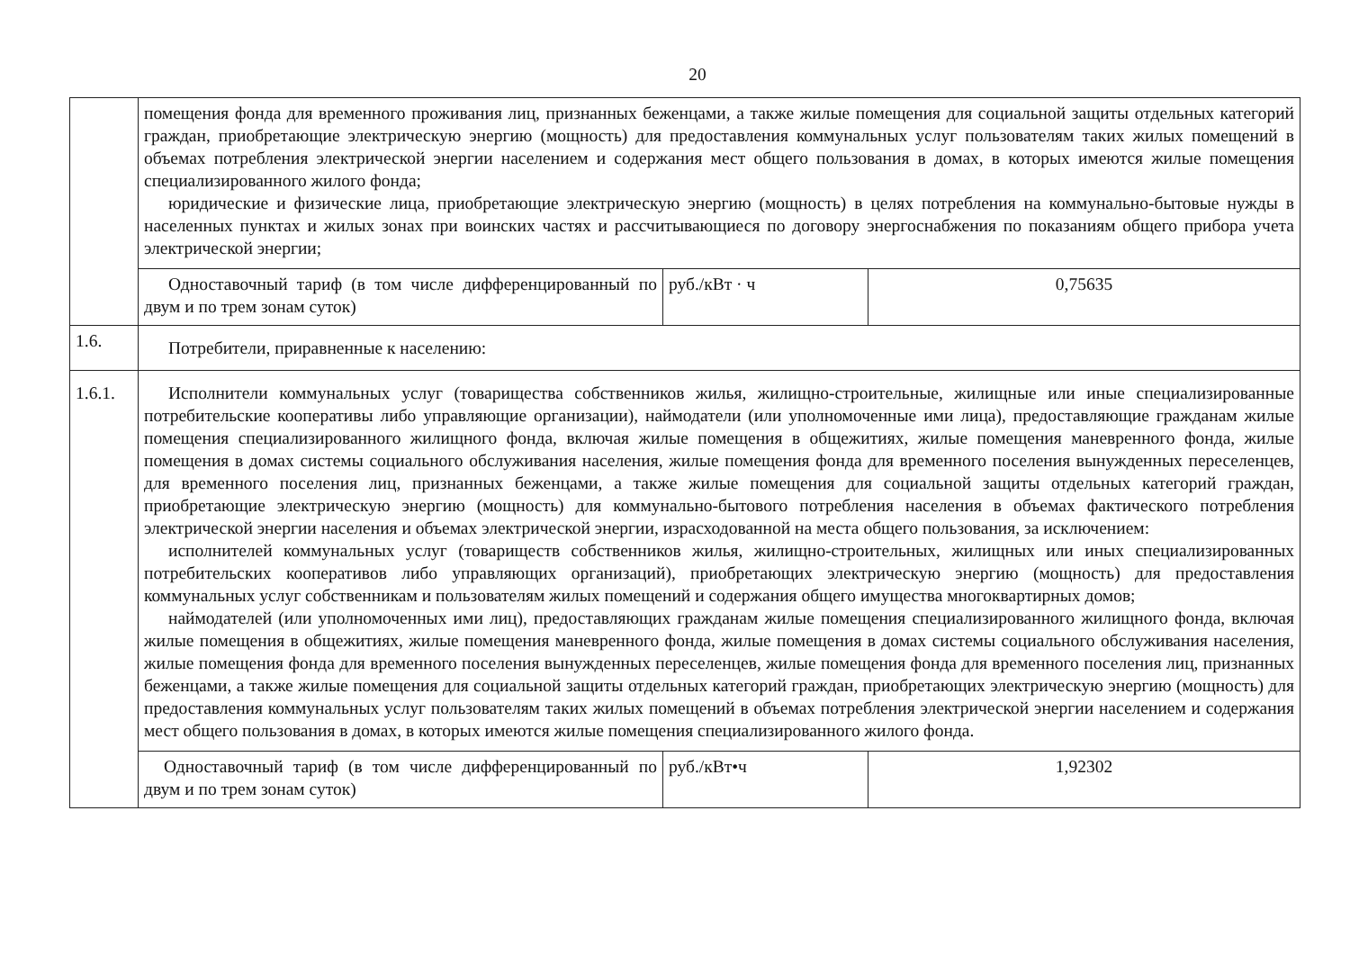20
| | помещения фонда для временного проживания лиц, признанных беженцами, а также жилые помещения для социальной защиты отдельных категорий граждан, приобретающие электрическую энергию (мощность) для предоставления коммунальных услуг пользователям таких жилых помещений в объемах потребления электрической энергии населением и содержания мест общего пользования в домах, в которых имеются жилые помещения специализированного жилого фонда; юридические и физические лица, приобретающие электрическую энергию (мощность) в целях потребления на коммунально-бытовые нужды в населенных пунктах и жилых зонах при воинских частях и рассчитывающиеся по договору энергоснабжения по показаниям общего прибора учета электрической энергии; | | |
| | Одноставочный тариф (в том числе дифференцированный по двум и по трем зонам суток) | руб./кВт · ч | 0,75635 |
| 1.6. | Потребители, приравненные к населению: | | |
| 1.6.1. | Исполнители коммунальных услуг (товарищества собственников жилья, жилищно-строительные, жилищные или иные специализированные потребительские кооперативы либо управляющие организации), наймодатели (или уполномоченные ими лица), предоставляющие гражданам жилые помещения специализированного жилищного фонда, включая жилые помещения в общежитиях, жилые помещения маневренного фонда, жилые помещения в домах системы социального обслуживания населения, жилые помещения фонда для временного поселения вынужденных переселенцев, для временного поселения лиц, признанных беженцами, а также жилые помещения для социальной защиты отдельных категорий граждан, приобретающие электрическую энергию (мощность) для коммунально-бытового потребления населения в объемах фактического потребления электрической энергии населения и объемах электрической энергии, израсходованной на места общего пользования, за исключением: исполнителей коммунальных услуг (товариществ собственников жилья, жилищно-строительных, жилищных или иных специализированных потребительских кооперативов либо управляющих организаций), приобретающих электрическую энергию (мощность) для предоставления коммунальных услуг собственникам и пользователям жилых помещений и содержания общего имущества многоквартирных домов; наймодателей (или уполномоченных ими лиц), предоставляющих гражданам жилые помещения специализированного жилищного фонда, включая жилые помещения в общежитиях, жилые помещения маневренного фонда, жилые помещения в домах системы социального обслуживания населения, жилые помещения фонда для временного поселения вынужденных переселенцев, жилые помещения фонда для временного поселения лиц, признанных беженцами, а также жилые помещения для социальной защиты отдельных категорий граждан, приобретающих электрическую энергию (мощность) для предоставления коммунальных услуг пользователям таких жилых помещений в объемах потребления электрической энергии населением и содержания мест общего пользования в домах, в которых имеются жилые помещения специализированного жилого фонда. | | |
| | Одноставочный тариф (в том числе дифференцированный по двум и по трем зонам суток) | руб./кВт•ч | 1,92302 |